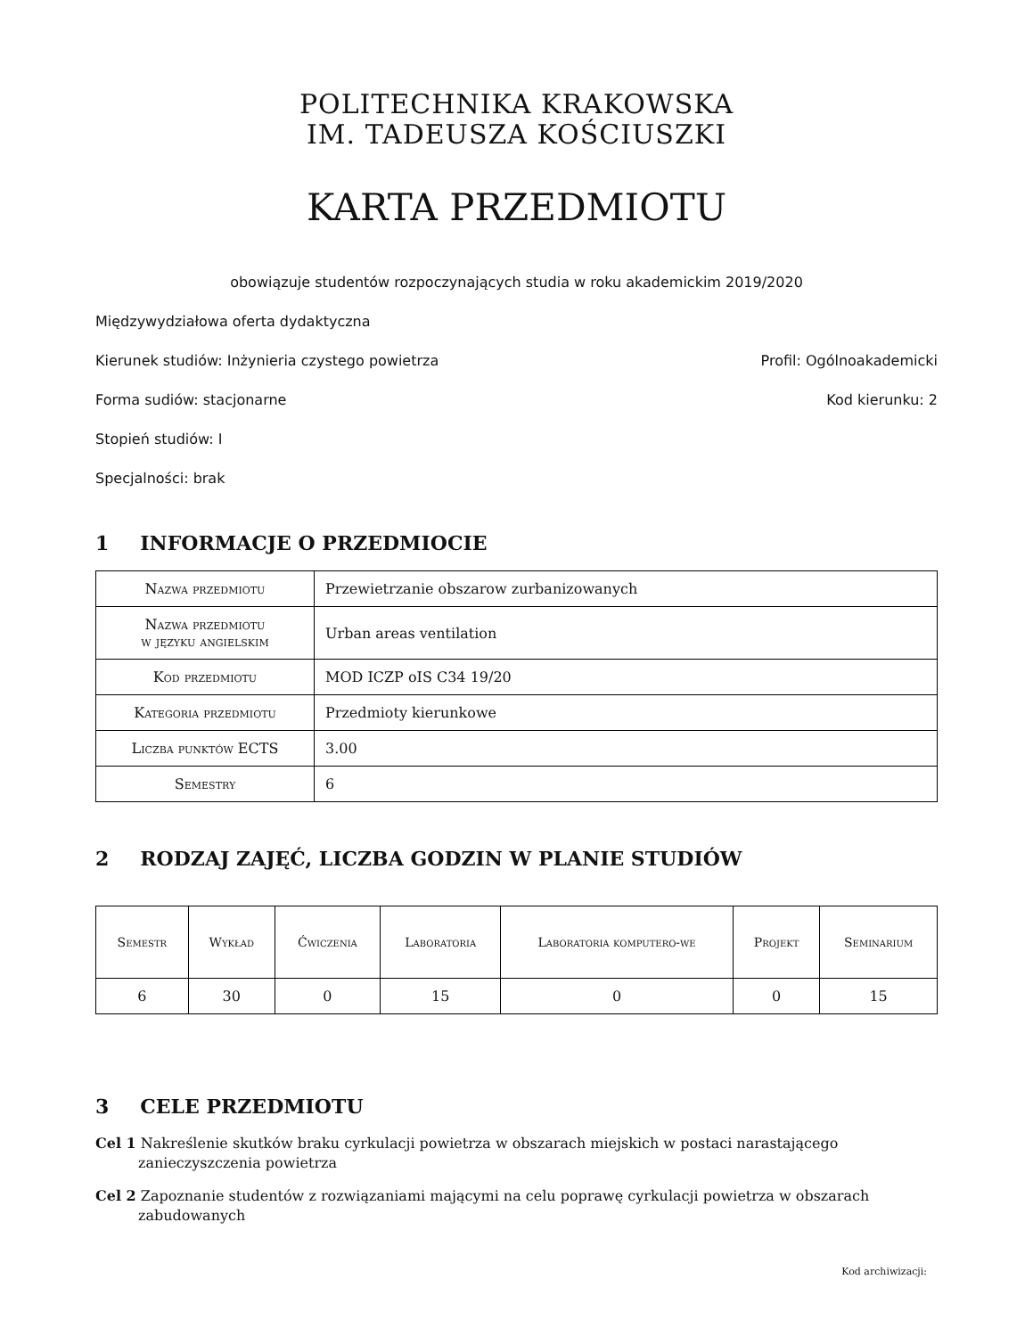POLITECHNIKA KRAKOWSKA
IM. TADEUSZA KOŚCIUSZKI
KARTA PRZEDMIOTU
obowiązuje studentów rozpoczynających studia w roku akademickim 2019/2020
Międzywydziałowa oferta dydaktyczna
Kierunek studiów: Inżynieria czystego powietrza Profil: Ogólnoakademicki
Forma sudiów: stacjonarne Kod kierunku: 2
Stopień studiów: I
Specjalności: brak
1 INFORMACJE O PRZEDMIOCIE
| Nazwa przedmiotu | Przewietrzanie obszarow zurbanizowanych |
| Nazwa przedmiotu w języku angielskim | Urban areas ventilation |
| Kod przedmiotu | MOD ICZP oIS C34 19/20 |
| Kategoria przedmiotu | Przedmioty kierunkowe |
| Liczba punktów ECTS | 3.00 |
| Semestry | 6 |
2 RODZAJ ZAJĘĆ, LICZBA GODZIN W PLANIE STUDIÓW
| Semestr | Wykład | Ćwiczenia | Laboratoria | Laboratoria komputero-we | Projekt | Seminarium |
| --- | --- | --- | --- | --- | --- | --- |
| 6 | 30 | 0 | 15 | 0 | 0 | 15 |
3 CELE PRZEDMIOTU
Cel 1 Nakreślenie skutków braku cyrkulacji powietrza w obszarach miejskich w postaci narastającego zanieczyszczenia powietrza
Cel 2 Zapoznanie studentów z rozwiązaniami mającymi na celu poprawę cyrkulacji powietrza w obszarach zabudowanych
Kod archiwizacji: